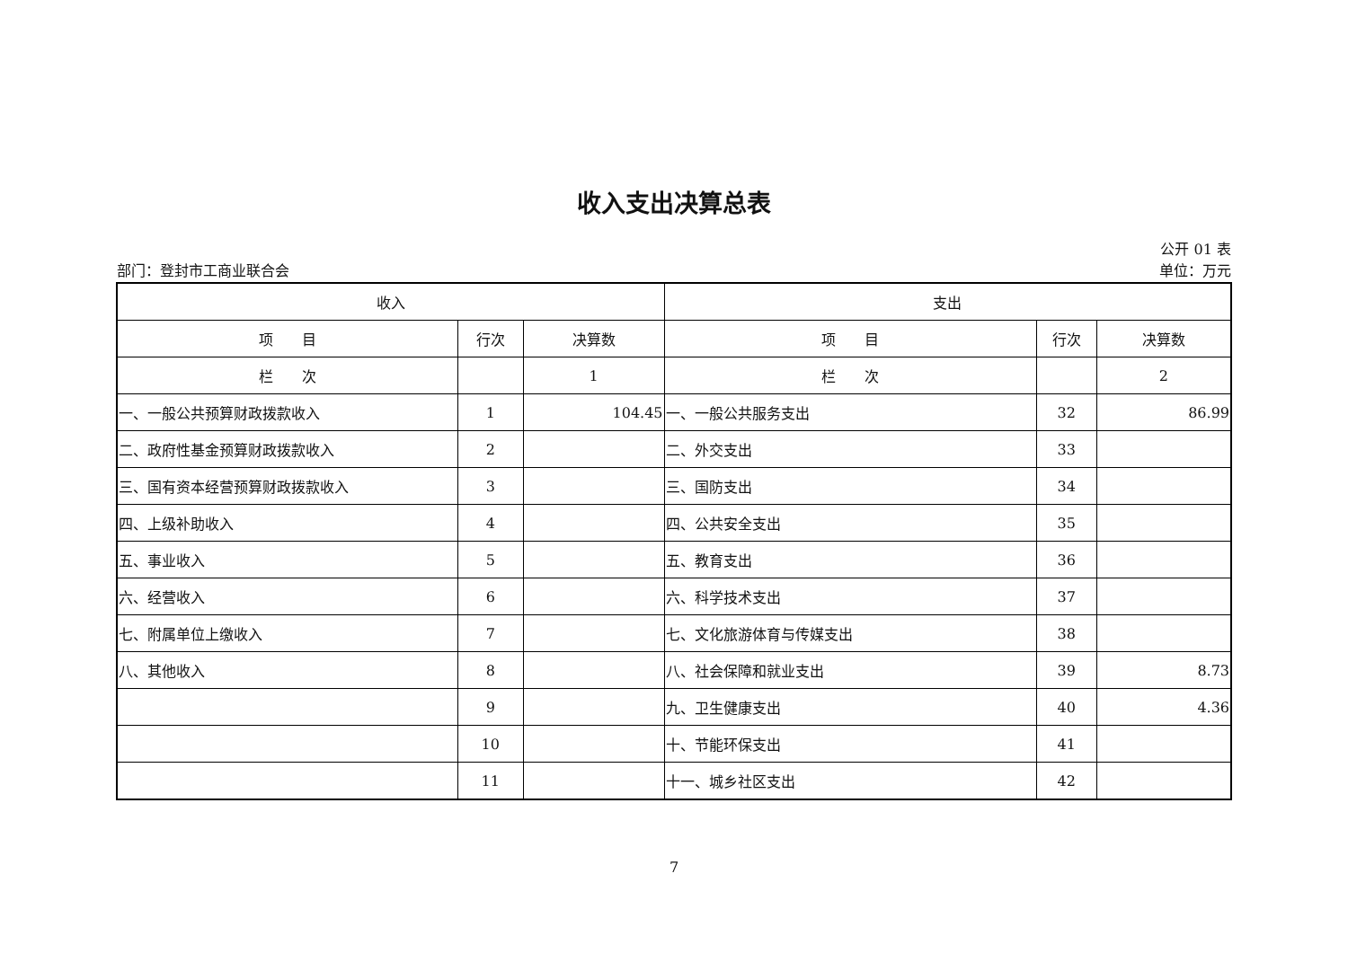收入支出决算总表
公开 01 表
部门：登封市工商业联合会 单位：万元
| 收入 | | | 支出 | | |
| --- | --- | --- | --- | --- | --- |
| 项 目 | 行次 | 决算数 | 项 目 | 行次 | 决算数 |
| 栏 次 | | 1 | 栏 次 | | 2 |
| 一、一般公共预算财政拨款收入 | 1 | 104.45 | 一、一般公共服务支出 | 32 | 86.99 |
| 二、政府性基金预算财政拨款收入 | 2 | | 二、外交支出 | 33 | |
| 三、国有资本经营预算财政拨款收入 | 3 | | 三、国防支出 | 34 | |
| 四、上级补助收入 | 4 | | 四、公共安全支出 | 35 | |
| 五、事业收入 | 5 | | 五、教育支出 | 36 | |
| 六、经营收入 | 6 | | 六、科学技术支出 | 37 | |
| 七、附属单位上缴收入 | 7 | | 七、文化旅游体育与传媒支出 | 38 | |
| 八、其他收入 | 8 | | 八、社会保障和就业支出 | 39 | 8.73 |
| | 9 | | 九、卫生健康支出 | 40 | 4.36 |
| | 10 | | 十、节能环保支出 | 41 | |
| | 11 | | 十一、城乡社区支出 | 42 | |
7